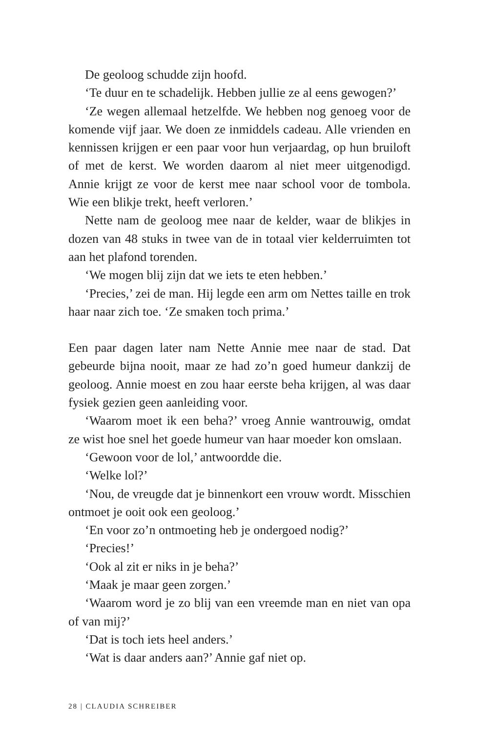De geoloog schudde zijn hoofd.
‘Te duur en te schadelijk. Hebben jullie ze al eens gewogen?’
‘Ze wegen allemaal hetzelfde. We hebben nog genoeg voor de komende vijf jaar. We doen ze inmiddels cadeau. Alle vrienden en kennissen krijgen er een paar voor hun verjaardag, op hun bruiloft of met de kerst. We worden daarom al niet meer uitgenodigd. Annie krijgt ze voor de kerst mee naar school voor de tombola. Wie een blikje trekt, heeft verloren.’
Nette nam de geoloog mee naar de kelder, waar de blikjes in dozen van 48 stuks in twee van de in totaal vier kelderruimten tot aan het plafond torenden.
‘We mogen blij zijn dat we iets te eten hebben.’
‘Precies,’ zei de man. Hij legde een arm om Nettes taille en trok haar naar zich toe. ‘Ze smaken toch prima.’
Een paar dagen later nam Nette Annie mee naar de stad. Dat gebeurde bijna nooit, maar ze had zo’n goed humeur dankzij de geoloog. Annie moest en zou haar eerste beha krijgen, al was daar fysiek gezien geen aanleiding voor.
‘Waarom moet ik een beha?’ vroeg Annie wantrouwig, omdat ze wist hoe snel het goede humeur van haar moeder kon omslaan.
‘Gewoon voor de lol,’ antwoordde die.
‘Welke lol?’
‘Nou, de vreugde dat je binnenkort een vrouw wordt. Misschien ontmoet je ooit ook een geoloog.’
‘En voor zo’n ontmoeting heb je ondergoed nodig?’
‘Precies!’
‘Ook al zit er niks in je beha?’
‘Maak je maar geen zorgen.’
‘Waarom word je zo blij van een vreemde man en niet van opa of van mij?’
‘Dat is toch iets heel anders.’
‘Wat is daar anders aan?’ Annie gaf niet op.
28 | CLAUDIA SCHREIBER